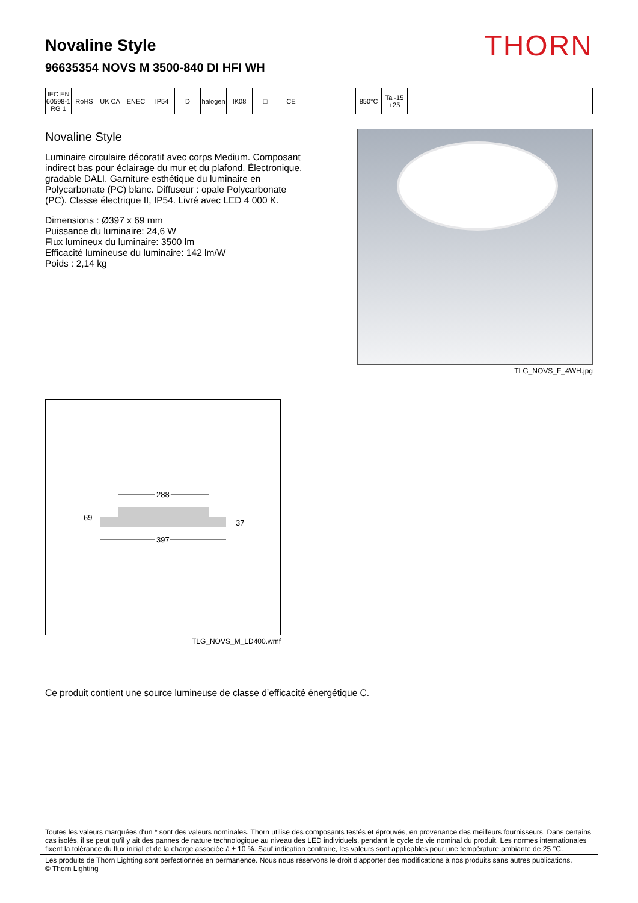Novaline Style
96635354 NOVS M 3500-840 DI HFI WH
THORN
IEC EN 60598-1 RG 1
RoHS UK CA ENEC IP54 D halogen
IK08 □ CE 850°C Ta -15 +25
Novaline Style
Luminaire circulaire décoratif avec corps Medium. Composant indirect bas pour éclairage du mur et du plafond. Électronique, gradable DALI. Garniture esthétique du luminaire en Polycarbonate (PC) blanc. Diffuseur : opale Polycarbonate (PC). Classe électrique II, IP54. Livré avec LED 4 000 K.
Dimensions : Ø397 x 69 mm
Puissance du luminaire: 24,6 W
Flux lumineux du luminaire: 3500 lm
Efficacité lumineuse du luminaire: 142 lm/W
Poids : 2,14 kg
TLG_NOVS_F_4WH.jpg
288
397
69
37
TLG_NOVS_M_LD400.wmf
Ce produit contient une source lumineuse de classe d’efficacité énergétique C.
Toutes les valeurs marquées d'un * sont des valeurs nominales. Thorn utilise des composants testés et éprouvés, en provenance des meilleurs fournisseurs. Dans certains cas isolés, il se peut qu’il y ait des pannes de nature technologique au niveau des LED individuels, pendant le cycle de vie nominal du produit. Les normes internationales fixent la tolérance du flux initial et de la charge associée à ± 10 %. Sauf indication contraire, les valeurs sont applicables pour une température ambiante de 25 °C.
Les produits de Thorn Lighting sont perfectionnés en permanence. Nous nous réservons le droit d'apporter des modifications à nos produits sans autres publications.
© Thorn Lighting